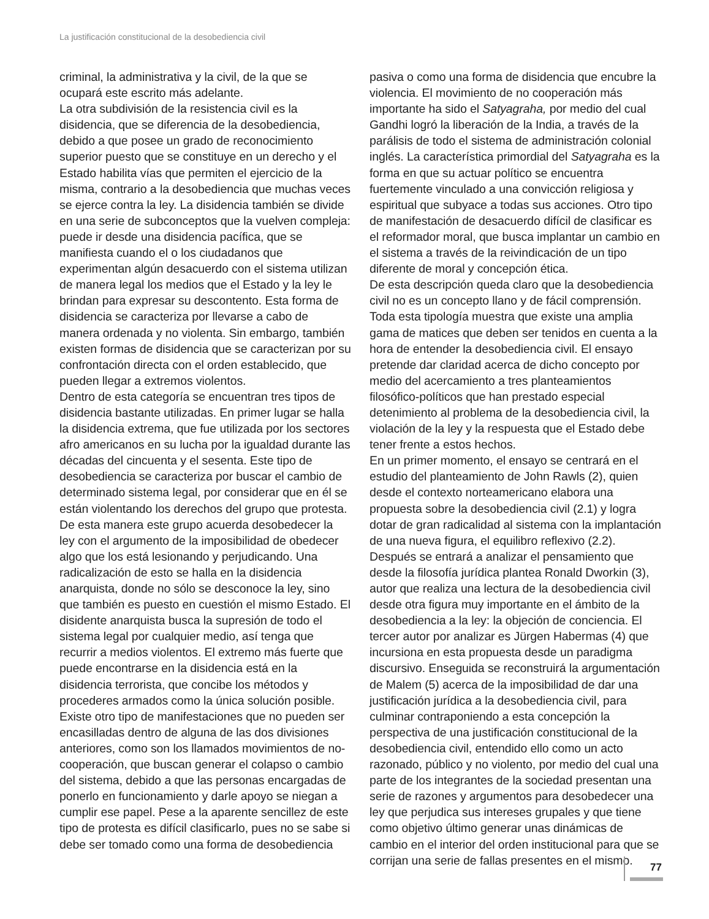La justificación constitucional de la desobediencia civil
criminal, la administrativa y la civil, de la que se ocupará este escrito más adelante.
La otra subdivisión de la resistencia civil es la disidencia, que se diferencia de la desobediencia, debido a que posee un grado de reconocimiento superior puesto que se constituye en un derecho y el Estado habilita vías que permiten el ejercicio de la misma, contrario a la desobediencia que muchas veces se ejerce contra la ley. La disidencia también se divide en una serie de subconceptos que la vuelven compleja: puede ir desde una disidencia pacífica, que se manifiesta cuando el o los ciudadanos que experimentan algún desacuerdo con el sistema utilizan de manera legal los medios que el Estado y la ley le brindan para expresar su descontento. Esta forma de disidencia se caracteriza por llevarse a cabo de manera ordenada y no violenta. Sin embargo, también existen formas de disidencia que se caracterizan por su confrontación directa con el orden establecido, que pueden llegar a extremos violentos.
Dentro de esta categoría se encuentran tres tipos de disidencia bastante utilizadas. En primer lugar se halla la disidencia extrema, que fue utilizada por los sectores afro americanos en su lucha por la igualdad durante las décadas del cincuenta y el sesenta. Este tipo de desobediencia se caracteriza por buscar el cambio de determinado sistema legal, por considerar que en él se están violentando los derechos del grupo que protesta. De esta manera este grupo acuerda desobedecer la ley con el argumento de la imposibilidad de obedecer algo que los está lesionando y perjudicando. Una radicalización de esto se halla en la disidencia anarquista, donde no sólo se desconoce la ley, sino que también es puesto en cuestión el mismo Estado. El disidente anarquista busca la supresión de todo el sistema legal por cualquier medio, así tenga que recurrir a medios violentos. El extremo más fuerte que puede encontrarse en la disidencia está en la disidencia terrorista, que concibe los métodos y procederes armados como la única solución posible.
Existe otro tipo de manifestaciones que no pueden ser encasilladas dentro de alguna de las dos divisiones anteriores, como son los llamados movimientos de no-cooperación, que buscan generar el colapso o cambio del sistema, debido a que las personas encargadas de ponerlo en funcionamiento y darle apoyo se niegan a cumplir ese papel. Pese a la aparente sencillez de este tipo de protesta es difícil clasificarlo, pues no se sabe si debe ser tomado como una forma de desobediencia
pasiva o como una forma de disidencia que encubre la violencia. El movimiento de no cooperación más importante ha sido el Satyagraha, por medio del cual Gandhi logró la liberación de la India, a través de la parálisis de todo el sistema de administración colonial inglés. La característica primordial del Satyagraha es la forma en que su actuar político se encuentra fuertemente vinculado a una convicción religiosa y espiritual que subyace a todas sus acciones. Otro tipo de manifestación de desacuerdo difícil de clasificar es el reformador moral, que busca implantar un cambio en el sistema a través de la reivindicación de un tipo diferente de moral y concepción ética.
De esta descripción queda claro que la desobediencia civil no es un concepto llano y de fácil comprensión. Toda esta tipología muestra que existe una amplia gama de matices que deben ser tenidos en cuenta a la hora de entender la desobediencia civil. El ensayo pretende dar claridad acerca de dicho concepto por medio del acercamiento a tres planteamientos filosófico-políticos que han prestado especial detenimiento al problema de la desobediencia civil, la violación de la ley y la respuesta que el Estado debe tener frente a estos hechos.
En un primer momento, el ensayo se centrará en el estudio del planteamiento de John Rawls (2), quien desde el contexto norteamericano elabora una propuesta sobre la desobediencia civil (2.1) y logra dotar de gran radicalidad al sistema con la implantación de una nueva figura, el equilibro reflexivo (2.2). Después se entrará a analizar el pensamiento que desde la filosofía jurídica plantea Ronald Dworkin (3), autor que realiza una lectura de la desobediencia civil desde otra figura muy importante en el ámbito de la desobediencia a la ley: la objeción de conciencia. El tercer autor por analizar es Jürgen Habermas (4) que incursiona en esta propuesta desde un paradigma discursivo. Enseguida se reconstruirá la argumentación de Malem (5) acerca de la imposibilidad de dar una justificación jurídica a la desobediencia civil, para culminar contraponiendo a esta concepción la perspectiva de una justificación constitucional de la desobediencia civil, entendido ello como un acto razonado, público y no violento, por medio del cual una parte de los integrantes de la sociedad presentan una serie de razones y argumentos para desobedecer una ley que perjudica sus intereses grupales y que tiene como objetivo último generar unas dinámicas de cambio en el interior del orden institucional para que se corrijan una serie de fallas presentes en el mismo.
77